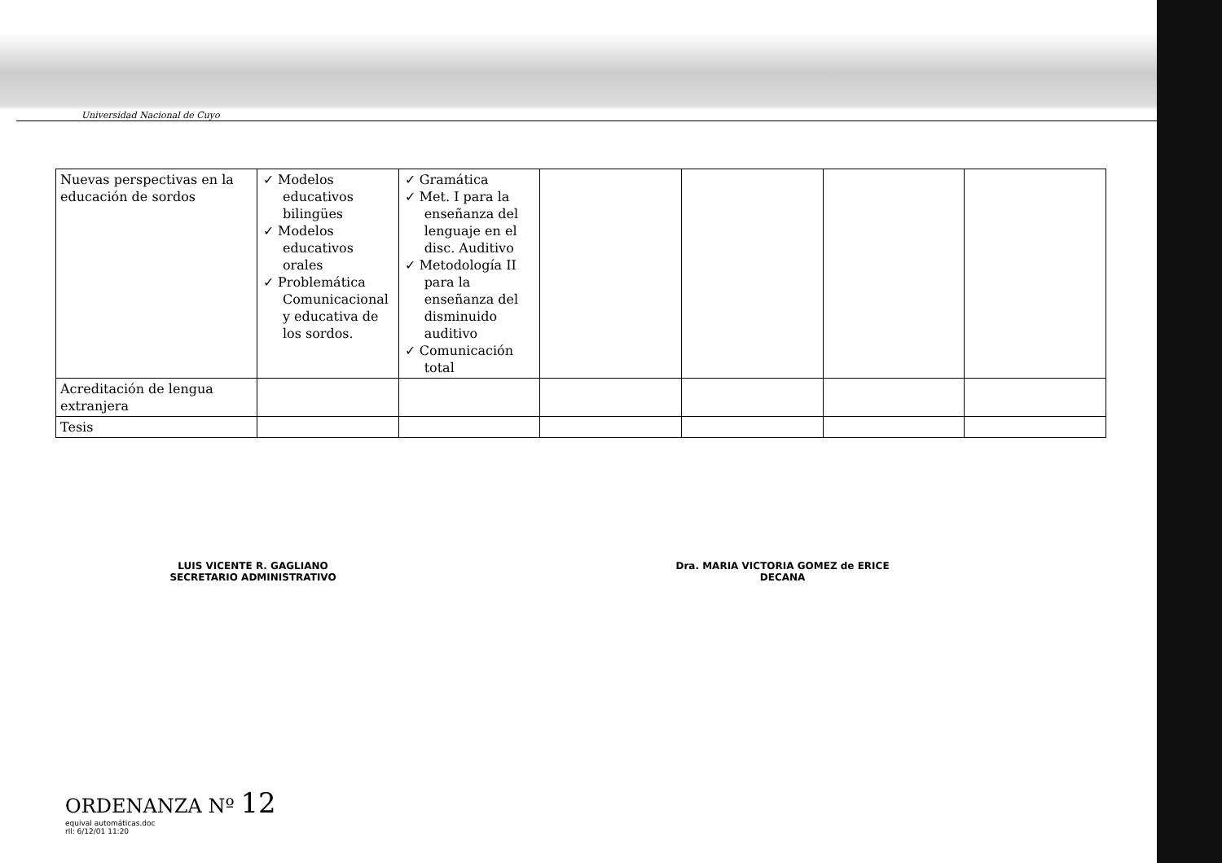Universidad Nacional de Cuyo
| Nuevas perspectivas en la educación de sordos | ✓ Modelos educativos bilingües ✓ Modelos educativos orales ✓ Problemática Comunicacional y educativa de los sordos. | ✓ Gramática ✓ Met. I para la enseñanza del lenguaje en el disc. Auditivo ✓ Metodología II para la enseñanza del disminuido auditivo ✓ Comunicación total | | | | |
| Acreditación de lengua extranjera | | | | | | |
| Tesis | | | | | | |
LUIS VICENTE R. GAGLIANO
SECRETARIO ADMINISTRATIVO
Dra. MARIA VICTORIA GOMEZ de ERICE
DECANA
ORDENANZA Nº 12
equival automáticas.doc
rll: 6/12/01 11:20